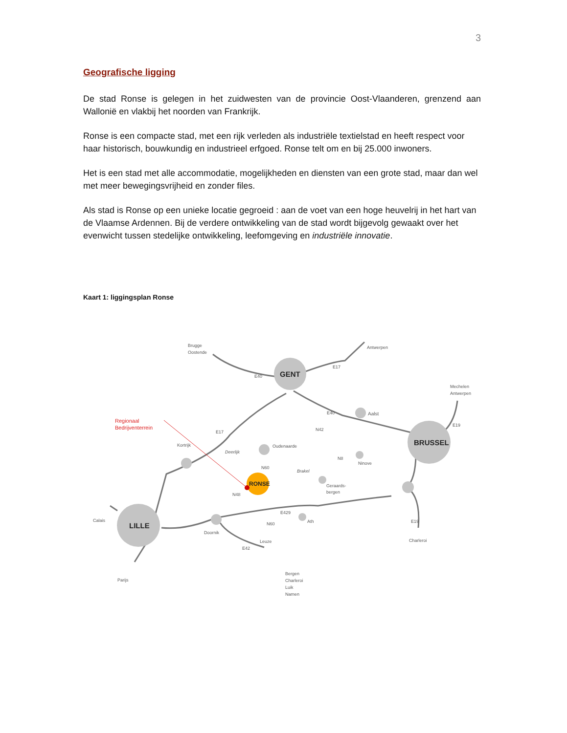3
Geografische ligging
De stad Ronse is gelegen in het zuidwesten van de provincie Oost-Vlaanderen, grenzend aan Wallonië en vlakbij het noorden van Frankrijk.
Ronse is een compacte stad, met een rijk verleden als industriële textielstad en heeft respect voor haar historisch, bouwkundig en industrieel erfgoed. Ronse telt om en bij 25.000 inwoners.
Het is een stad met alle accommodatie, mogelijkheden en diensten van een grote stad, maar dan wel met meer bewegingsvrijheid en zonder files.
Als stad is Ronse op een unieke locatie gegroeid : aan de voet van een hoge heuvelrij in het hart van de Vlaamse Ardennen. Bij de verdere ontwikkeling van de stad wordt bijgevolg gewaakt over het evenwicht tussen stedelijke ontwikkeling, leefomgeving en industriële innovatie.
Kaart 1: liggingsplan Ronse
GENT
BRUSSEL
LILLE
RONSE
Brugge
Oostende
Antwerpen
Mechelen
Antwerpen
E40
E17
E40
Aalst
N42
E19
Regionaal
Bedrijventerrein
E17
Kortrijk
Deerlijk
Oudenaarde
N8
Ninove
N60
Brakel
Geraards-
bergen
N48
E429
Calais
E19
Ath
N60
Doornik
Leuze
Charleroi
E42
Bergen
Charleroi
Luik
Namen
Parijs